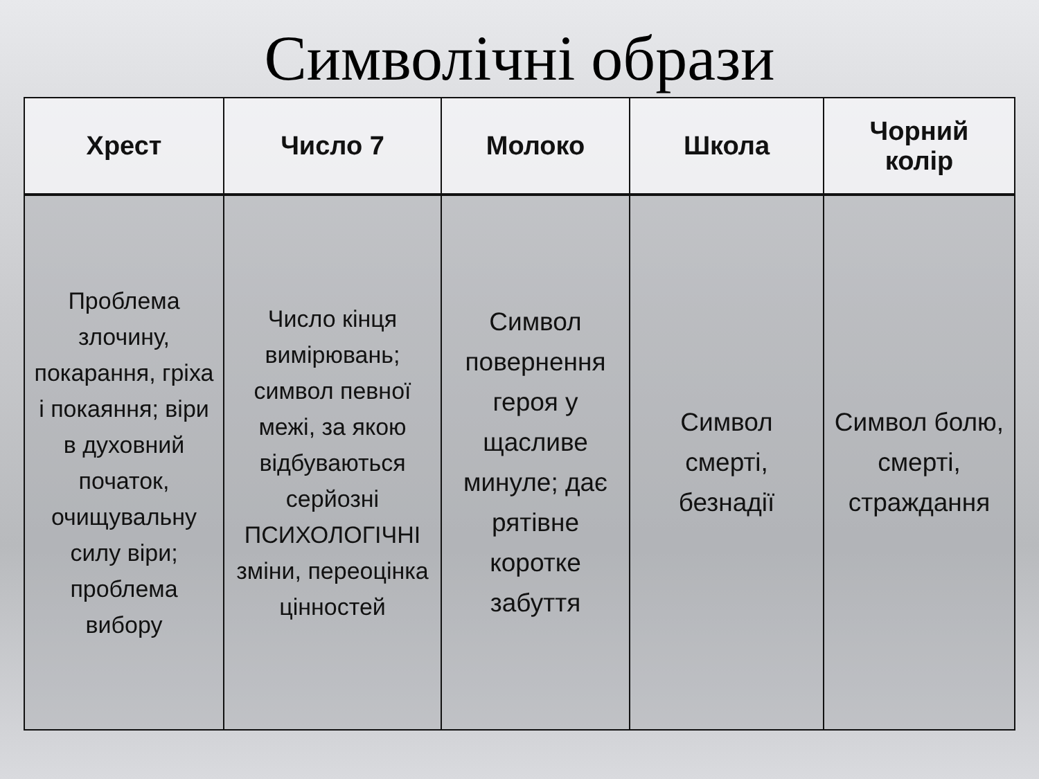Символічні образи
| Хрест | Число 7 | Молоко | Школа | Чорний колір |
| --- | --- | --- | --- | --- |
| Проблема злочину, покарання, гріха і покаяння; віри в духовний початок, очищувальну силу віри; проблема вибору | Число кінця вимірювань; символ певної межі, за якою відбуваються серйозні ПСИХОЛОГІЧНІ зміни, переоцінка цінностей | Символ повернення героя у щасливе минуле; дає рятівне коротке забуття | Символ смерті, безнадії | Символ болю, смерті, страждання |